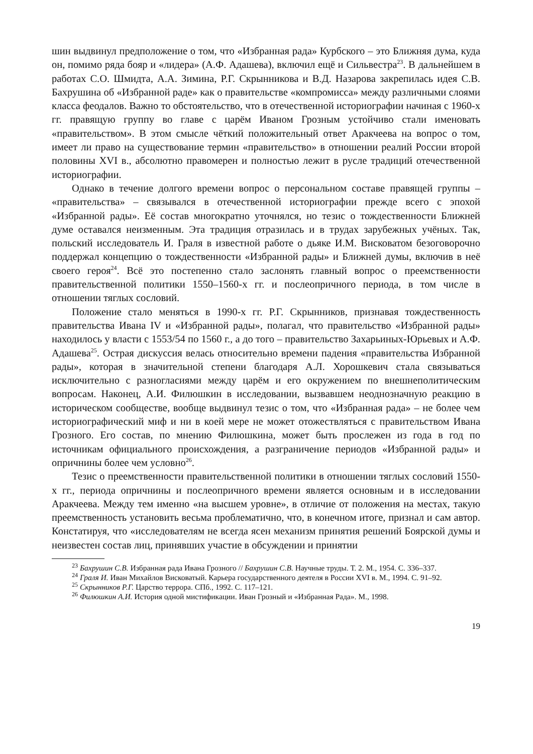шин выдвинул предположение о том, что «Избранная рада» Курбского – это Ближняя дума, куда он, помимо ряда бояр и «лидера» (А.Ф. Адашева), включил ещё и Сильвестра<sup>23</sup>. В дальнейшем в работах С.О. Шмидта, А.А. Зимина, Р.Г. Скрынникова и В.Д. Назарова закрепилась идея С.В. Бахрушина об «Избранной раде» как о правительстве «компромисса» между различными слоями класса феодалов. Важно то обстоятельство, что в отечественной историографии начиная с 1960-х гг. правящую группу во главе с царём Иваном Грозным устойчиво стали именовать «правительством». В этом смысле чёткий положительный ответ Аракчеева на вопрос о том, имеет ли право на существование термин «правительство» в отношении реалий России второй половины XVI в., абсолютно правомерен и полностью лежит в русле традиций отечественной историографии.
Однако в течение долгого времени вопрос о персональном составе правящей группы – «правительства» – связывался в отечественной историографии прежде всего с эпохой «Избранной рады». Её состав многократно уточнялся, но тезис о тождественности Ближней думе оставался неизменным. Эта традиция отразилась и в трудах зарубежных учёных. Так, польский исследователь И. Граля в известной работе о дьяке И.М. Висковатом безоговорочно поддержал концепцию о тождественности «Избранной рады» и Ближней думы, включив в неё своего героя<sup>24</sup>. Всё это постепенно стало заслонять главный вопрос о преемственности правительственной политики 1550–1560-х гг. и послеопричного периода, в том числе в отношении тяглых сословий.
Положение стало меняться в 1990-х гг. Р.Г. Скрынников, признавая тождественность правительства Ивана IV и «Избранной рады», полагал, что правительство «Избранной рады» находилось у власти с 1553/54 по 1560 г., а до того – правительство Захарьиных-Юрьевых и А.Ф. Адашева<sup>25</sup>. Острая дискуссия велась относительно времени падения «правительства Избранной рады», которая в значительной степени благодаря А.Л. Хорошкевич стала связываться исключительно с разногласиями между царём и его окружением по внешнеполитическим вопросам. Наконец, А.И. Филюшкин в исследовании, вызвавшем неоднозначную реакцию в историческом сообществе, вообще выдвинул тезис о том, что «Избранная рада» – не более чем историографический миф и ни в коей мере не может отожествляться с правительством Ивана Грозного. Его состав, по мнению Филюшкина, может быть прослежен из года в год по источникам официального происхождения, а разграничение периодов «Избранной рады» и опричнины более чем условно<sup>26</sup>.
Тезис о преемственности правительственной политики в отношении тяглых сословий 1550-х гг., периода опричнины и послеопричного времени является основным и в исследовании Аракчеева. Между тем именно «на высшем уровне», в отличие от положения на местах, такую преемственность установить весьма проблематично, что, в конечном итоге, признал и сам автор. Констатируя, что «исследователям не всегда ясен механизм принятия решений Боярской думы и неизвестен состав лиц, принявших участие в обсуждении и принятии
<sup>23</sup> Бахрушин С.В. Избранная рада Ивана Грозного // Бахрушин С.В. Научные труды. Т. 2. М., 1954. С. 336–337.
<sup>24</sup> Граля И. Иван Михайлов Висковатый. Карьера государственного деятеля в России XVI в. М., 1994. С. 91–92.
<sup>25</sup> Скрынников Р.Г. Царство террора. СПб., 1992. С. 117–121.
<sup>26</sup> Филюшкин А.И. История одной мистификации. Иван Грозный и «Избранная Рада». М., 1998.
19